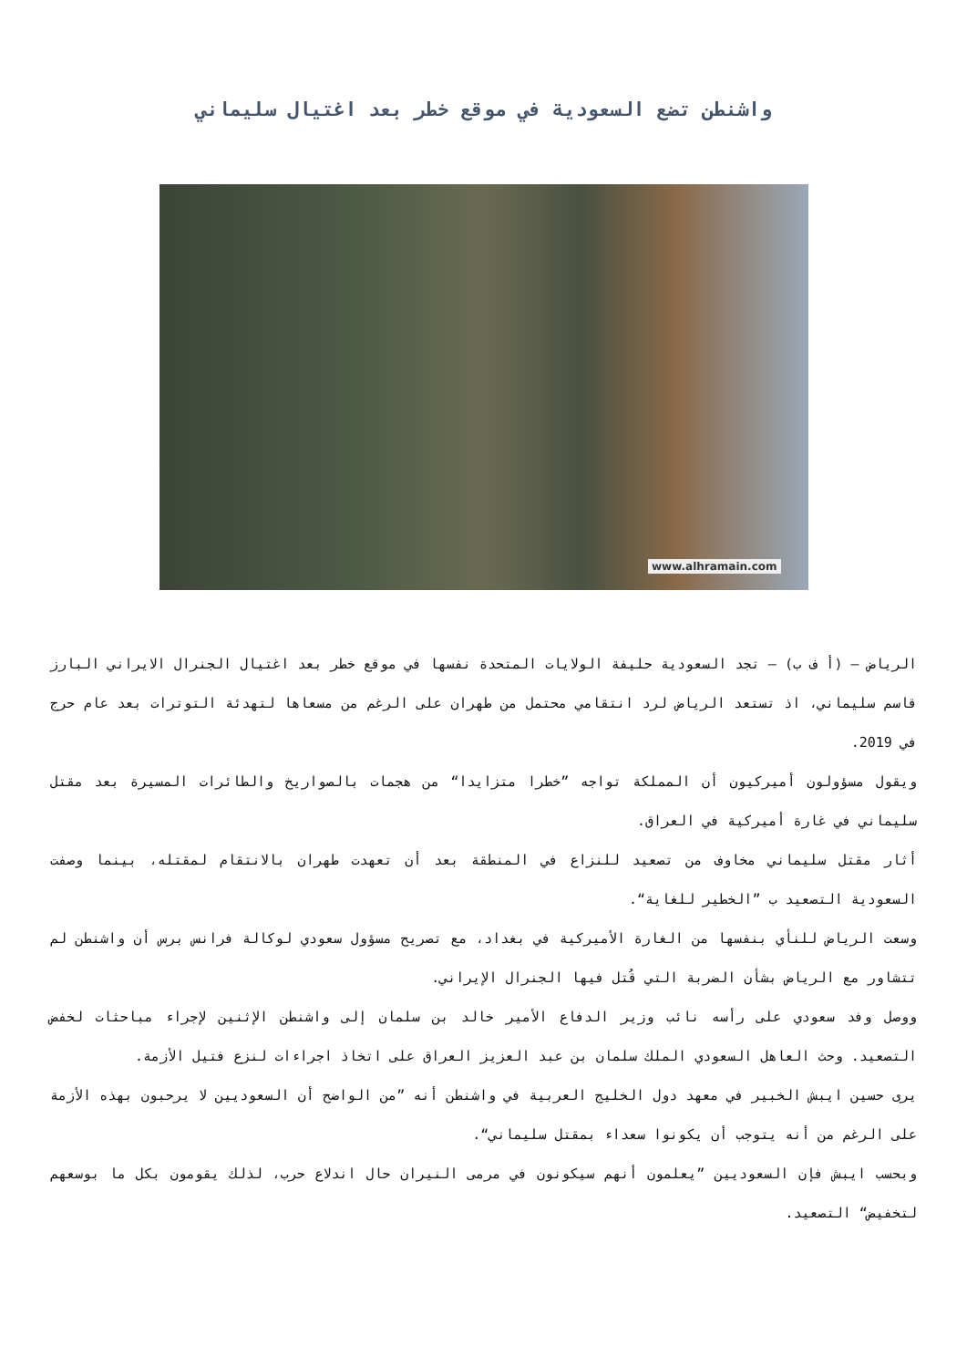واشنطن تضع السعودية في موقع خطر بعد اغتيال سليماني
www.alhramain.com
الرياض – (أ ف ب) – تجد السعودية حليفة الولايات المتحدة نفسها في موقع خطر بعد اغتيال الجنرال الايراني البارز قاسم سليماني، اذ تستعد الرياض لرد انتقامي محتمل من طهران على الرغم من مسعاها لتهدئة التوترات بعد عام حرج في 2019.
ويقول مسؤولون أميركيون أن المملكة تواجه ”خطرا متزايدا“ من هجمات بالصواريخ والطائرات المسيرة بعد مقتل سليماني في غارة أميركية في العراق.
أثار مقتل سليماني مخاوف من تصعيد للنزاع في المنطقة بعد أن تعهدت طهران بالانتقام لمقتله، بينما وصفت السعودية التصعيد ب ”الخطير للغاية“.
وسعت الرياض للنأي بنفسها من الغارة الأميركية في بغداد، مع تصريح مسؤول سعودي لوكالة فرانس برس أن واشنطن لم تتشاور مع الرياض بشأن الضربة التي قُتل فيها الجنرال الإيراني.
ووصل وفد سعودي على رأسه نائب وزير الدفاع الأمير خالد بن سلمان إلى واشنطن الإثنين لإجراء مباحثات لخفض التصعيد. وحث العاهل السعودي الملك سلمان بن عبد العزيز العراق على اتخاذ اجراءات لنزع فتيل الأزمة.
يرى حسين ايبش الخبير في معهد دول الخليج العربية في واشنطن أنه ”من الواضح أن السعوديين لا يرحبون بهذه الأزمة على الرغم من أنه يتوجب أن يكونوا سعداء بمقتل سليماني“.
وبحسب ايبش فإن السعوديين ”يعلمون أنهم سيكونون في مرمى النيران حال اندلاع حرب، لذلك يقومون بكل ما بوسعهم لتخفيض“ التصعيد.